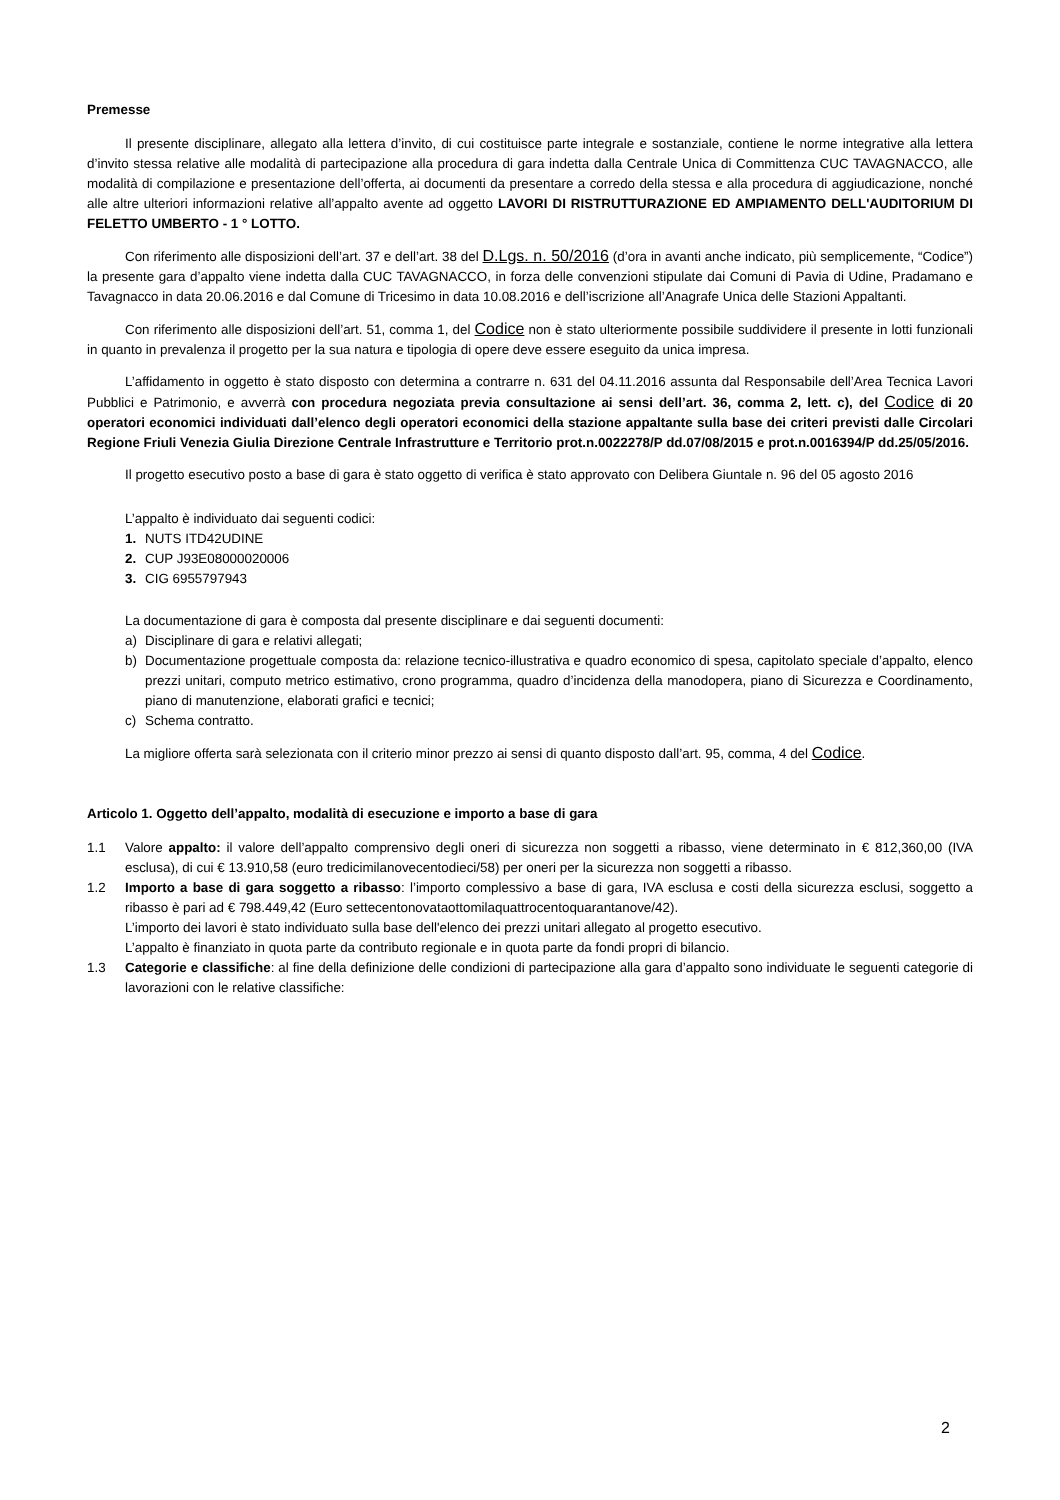Premesse
Il presente disciplinare, allegato alla lettera d’invito, di cui costituisce parte integrale e sostanziale, contiene le norme integrative alla lettera d’invito stessa relative alle modalità di partecipazione alla procedura di gara indetta dalla Centrale Unica di Committenza CUC TAVAGNACCO, alle modalità di compilazione e presentazione dell’offerta, ai documenti da presentare a corredo della stessa e alla procedura di aggiudicazione, nonché alle altre ulteriori informazioni relative all’appalto avente ad oggetto LAVORI DI RISTRUTTURAZIONE ED AMPIAMENTO DELL'AUDITORIUM DI FELETTO UMBERTO - 1 ° LOTTO.
Con riferimento alle disposizioni dell’art. 37 e dell’art. 38 del D.Lgs. n. 50/2016 (d’ora in avanti anche indicato, più semplicemente, “Codice”) la presente gara d’appalto viene indetta dalla CUC TAVAGNACCO, in forza delle convenzioni stipulate dai Comuni di Pavia di Udine, Pradamano e Tavagnacco in data 20.06.2016 e dal Comune di Tricesimo in data 10.08.2016 e dell’iscrizione all’Anagrafe Unica delle Stazioni Appaltanti.
Con riferimento alle disposizioni dell’art. 51, comma 1, del Codice non è stato ulteriormente possibile suddividere il presente in lotti funzionali in quanto in prevalenza il progetto per la sua natura e tipologia di opere deve essere eseguito da unica impresa.
L’affidamento in oggetto è stato disposto con determina a contrarre n. 631 del 04.11.2016 assunta dal Responsabile dell’Area Tecnica Lavori Pubblici e Patrimonio, e avverrà con procedura negoziata previa consultazione ai sensi dell’art. 36, comma 2, lett. c), del Codice di 20 operatori economici individuati dall’elenco degli operatori economici della stazione appaltante sulla base dei criteri previsti dalle Circolari Regione Friuli Venezia Giulia Direzione Centrale Infrastrutture e Territorio prot.n.0022278/P dd.07/08/2015 e prot.n.0016394/P dd.25/05/2016.
Il progetto esecutivo posto a base di gara è stato oggetto di verifica è stato approvato con Delibera Giuntale n. 96 del 05 agosto 2016
L’appalto è individuato dai seguenti codici:
1. NUTS ITD42UDINE
2. CUP J93E08000020006
3. CIG 6955797943
La documentazione di gara è composta dal presente disciplinare e dai seguenti documenti:
a) Disciplinare di gara e relativi allegati;
b) Documentazione progettuale composta da: relazione tecnico-illustrativa e quadro economico di spesa, capitolato speciale d’appalto, elenco prezzi unitari, computo metrico estimativo, crono programma, quadro d’incidenza della manodopera, piano di Sicurezza e Coordinamento, piano di manutenzione, elaborati grafici e tecnici;
c) Schema contratto.
La migliore offerta sarà selezionata con il criterio minor prezzo ai sensi di quanto disposto dall’art. 95, comma, 4 del Codice.
Articolo 1. Oggetto dell’appalto, modalità di esecuzione e importo a base di gara
1.1 Valore appalto: il valore dell’appalto comprensivo degli oneri di sicurezza non soggetti a ribasso, viene determinato in € 812,360,00 (IVA esclusa), di cui € 13.910,58 (euro tredicimilanovecentodieci/58) per oneri per la sicurezza non soggetti a ribasso.
1.2 Importo a base di gara soggetto a ribasso: l’importo complessivo a base di gara, IVA esclusa e costi della sicurezza esclusi, soggetto a ribasso è pari ad € 798.449,42 (Euro settecentonovataottomilaquattrocentoquarantanove/42).
L’importo dei lavori è stato individuato sulla base dell'elenco dei prezzi unitari allegato al progetto esecutivo.
L’appalto è finanziato in quota parte da contributo regionale e in quota parte da fondi propri di bilancio.
1.3 Categorie e classifiche: al fine della definizione delle condizioni di partecipazione alla gara d’appalto sono individuate le seguenti categorie di lavorazioni con le relative classifiche:
2